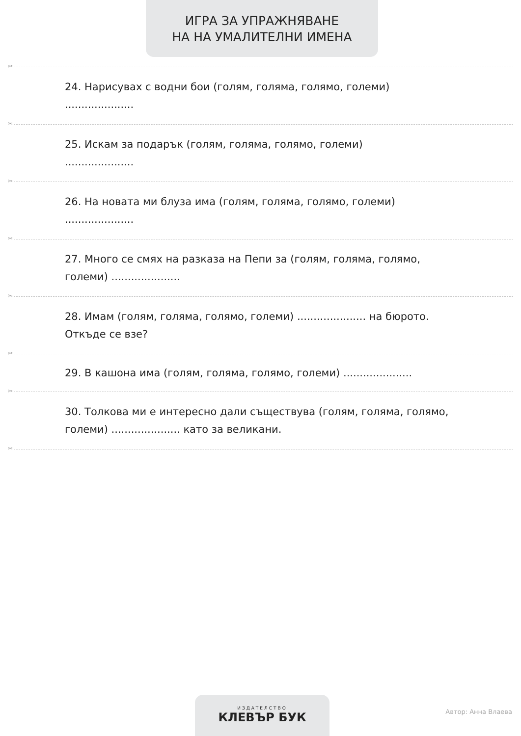ИГРА ЗА УПРАЖНЯВАНЕ
НА НА УМАЛИТЕЛНИ ИМЕНА
✂
24. Нарисувах с водни бои (голям, голяма, голямо, големи)
.....................
✂
25. Искам за подарък (голям, голяма, голямо, големи)
.....................
✂
26. На новата ми блуза има (голям, голяма, голямо, големи)
.....................
✂
27. Много се смях на разказа на Пепи за (голям, голяма, голямо, големи) .....................
✂
28. Имам (голям, голяма, голямо, големи) ..................... на бюрото. Откъде се взе?
✂
29. В кашона има (голям, голяма, голямо, големи) .....................
✂
30. Толкова ми е интересно дали съществува (голям, голяма, голямо, големи) ..................... като за великани.
✂
ИЗДАТЕЛСТВО
КЛЕВЪР БУК
Автор: Анна Влаева